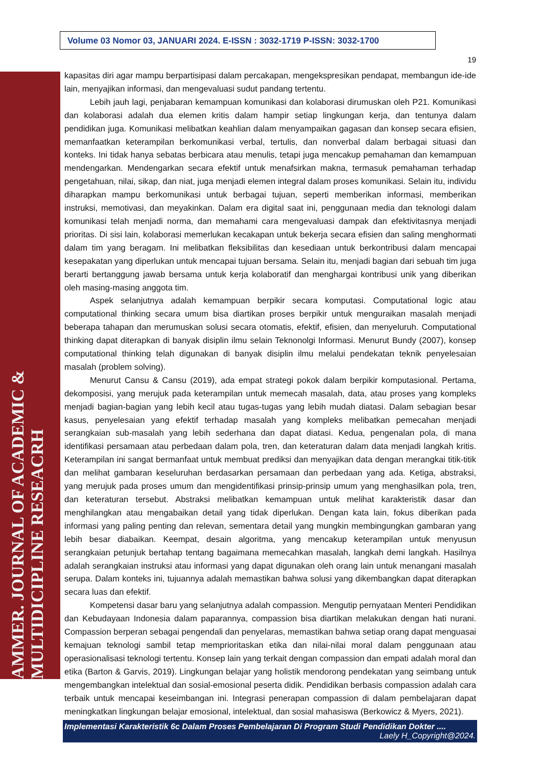AMMER. JOURNAL OF ACADEMIC & MULTIDICIPLINE RESEACRH
Volume 03 Nomor 03, JANUARI 2024. E-ISSN : 3032-1719 P-ISSN: 3032-1700
19
kapasitas diri agar mampu berpartisipasi dalam percakapan, mengekspresikan pendapat, membangun ide-ide lain, menyajikan informasi, dan mengevaluasi sudut pandang tertentu.
Lebih jauh lagi, penjabaran kemampuan komunikasi dan kolaborasi dirumuskan oleh P21. Komunikasi dan kolaborasi adalah dua elemen kritis dalam hampir setiap lingkungan kerja, dan tentunya dalam pendidikan juga. Komunikasi melibatkan keahlian dalam menyampaikan gagasan dan konsep secara efisien, memanfaatkan keterampilan berkomunikasi verbal, tertulis, dan nonverbal dalam berbagai situasi dan konteks. Ini tidak hanya sebatas berbicara atau menulis, tetapi juga mencakup pemahaman dan kemampuan mendengarkan. Mendengarkan secara efektif untuk menafsirkan makna, termasuk pemahaman terhadap pengetahuan, nilai, sikap, dan niat, juga menjadi elemen integral dalam proses komunikasi. Selain itu, individu diharapkan mampu berkomunikasi untuk berbagai tujuan, seperti memberikan informasi, memberikan instruksi, memotivasi, dan meyakinkan. Dalam era digital saat ini, penggunaan media dan teknologi dalam komunikasi telah menjadi norma, dan memahami cara mengevaluasi dampak dan efektivitasnya menjadi prioritas. Di sisi lain, kolaborasi memerlukan kecakapan untuk bekerja secara efisien dan saling menghormati dalam tim yang beragam. Ini melibatkan fleksibilitas dan kesediaan untuk berkontribusi dalam mencapai kesepakatan yang diperlukan untuk mencapai tujuan bersama. Selain itu, menjadi bagian dari sebuah tim juga berarti bertanggung jawab bersama untuk kerja kolaboratif dan menghargai kontribusi unik yang diberikan oleh masing-masing anggota tim.
Aspek selanjutnya adalah kemampuan berpikir secara komputasi. Computational logic atau computational thinking secara umum bisa diartikan proses berpikir untuk menguraikan masalah menjadi beberapa tahapan dan merumuskan solusi secara otomatis, efektif, efisien, dan menyeluruh. Computational thinking dapat diterapkan di banyak disiplin ilmu selain Teknonolgi Informasi. Menurut Bundy (2007), konsep computational thinking telah digunakan di banyak disiplin ilmu melalui pendekatan teknik penyelesaian masalah (problem solving).
Menurut Cansu & Cansu (2019), ada empat strategi pokok dalam berpikir komputasional. Pertama, dekomposisi, yang merujuk pada keterampilan untuk memecah masalah, data, atau proses yang kompleks menjadi bagian-bagian yang lebih kecil atau tugas-tugas yang lebih mudah diatasi. Dalam sebagian besar kasus, penyelesaian yang efektif terhadap masalah yang kompleks melibatkan pemecahan menjadi serangkaian sub-masalah yang lebih sederhana dan dapat diatasi. Kedua, pengenalan pola, di mana identifikasi persamaan atau perbedaan dalam pola, tren, dan keteraturan dalam data menjadi langkah kritis. Keterampilan ini sangat bermanfaat untuk membuat prediksi dan menyajikan data dengan merangkai titik-titik dan melihat gambaran keseluruhan berdasarkan persamaan dan perbedaan yang ada. Ketiga, abstraksi, yang merujuk pada proses umum dan mengidentifikasi prinsip-prinsip umum yang menghasilkan pola, tren, dan keteraturan tersebut. Abstraksi melibatkan kemampuan untuk melihat karakteristik dasar dan menghilangkan atau mengabaikan detail yang tidak diperlukan. Dengan kata lain, fokus diberikan pada informasi yang paling penting dan relevan, sementara detail yang mungkin membingungkan gambaran yang lebih besar diabaikan. Keempat, desain algoritma, yang mencakup keterampilan untuk menyusun serangkaian petunjuk bertahap tentang bagaimana memecahkan masalah, langkah demi langkah. Hasilnya adalah serangkaian instruksi atau informasi yang dapat digunakan oleh orang lain untuk menangani masalah serupa. Dalam konteks ini, tujuannya adalah memastikan bahwa solusi yang dikembangkan dapat diterapkan secara luas dan efektif.
Kompetensi dasar baru yang selanjutnya adalah compassion. Mengutip pernyataan Menteri Pendidikan dan Kebudayaan Indonesia dalam paparannya, compassion bisa diartikan melakukan dengan hati nurani. Compassion berperan sebagai pengendali dan penyelaras, memastikan bahwa setiap orang dapat menguasai kemajuan teknologi sambil tetap memprioritaskan etika dan nilai-nilai moral dalam penggunaan atau operasionalisasi teknologi tertentu. Konsep lain yang terkait dengan compassion dan empati adalah moral dan etika (Barton & Garvis, 2019). Lingkungan belajar yang holistik mendorong pendekatan yang seimbang untuk mengembangkan intelektual dan sosial-emosional peserta didik. Pendidikan berbasis compassion adalah cara terbaik untuk mencapai keseimbangan ini. Integrasi penerapan compassion di dalam pembelajaran dapat meningkatkan lingkungan belajar emosional, intelektual, dan sosial mahasiswa (Berkowicz & Myers, 2021).
Implementasi Karakteristik 6c Dalam Proses Pembelajaran Di Program Studi Pendidikan Dokter ....
Laely H_Copyright@2024.